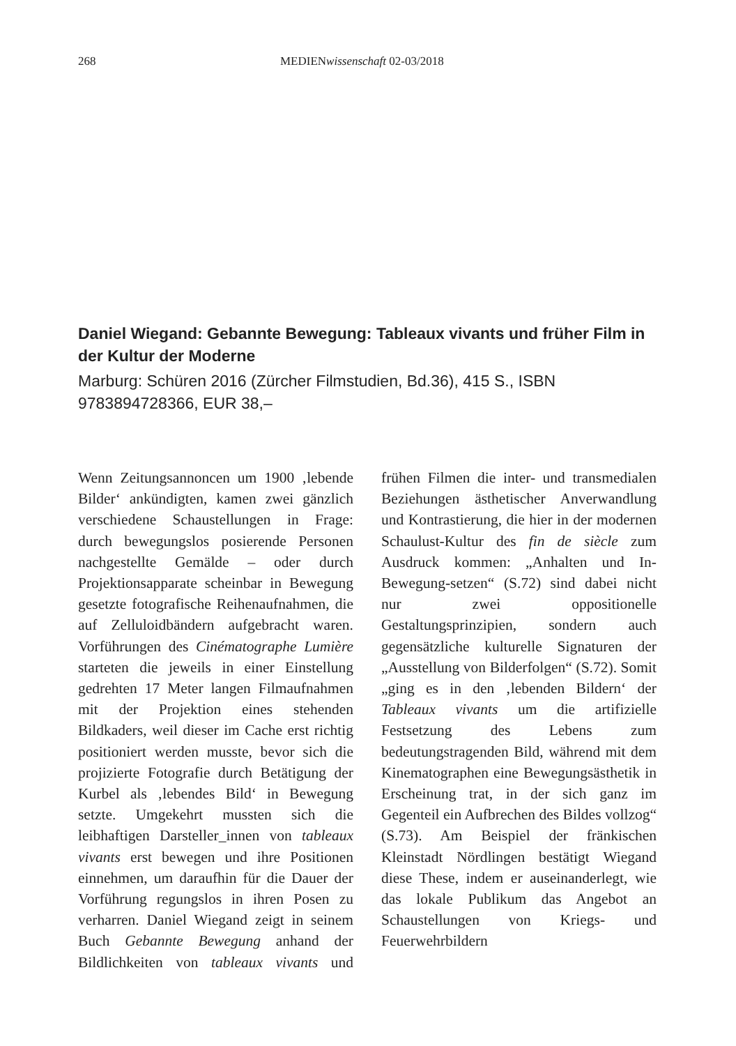268 MEDIENwissenschaft 02-03/2018
Daniel Wiegand: Gebannte Bewegung: Tableaux vivants und früher Film in der Kultur der Moderne
Marburg: Schüren 2016 (Zürcher Filmstudien, Bd.36), 415 S., ISBN 9783894728366, EUR 38,–
Wenn Zeitungsannoncen um 1900 ‚lebende Bilder‘ ankündigten, kamen zwei gänzlich verschiedene Schaustellungen in Frage: durch bewegungslos posierende Personen nachgestellte Gemälde – oder durch Projektionsapparate scheinbar in Bewegung gesetzte fotografische Reihenaufnahmen, die auf Zelluloidbändern aufgebracht waren. Vorführungen des Cinématographe Lumière starteten die jeweils in einer Einstellung gedrehten 17 Meter langen Filmaufnahmen mit der Projektion eines stehenden Bildkaders, weil dieser im Cache erst richtig positioniert werden musste, bevor sich die projizierte Fotografie durch Betätigung der Kurbel als ‚lebendes Bild‘ in Bewegung setzte. Umgekehrt mussten sich die leibhaftigen Darsteller_innen von tableaux vivants erst bewegen und ihre Positionen einnehmen, um daraufhin für die Dauer der Vorführung regungslos in ihren Posen zu verharren. Daniel Wiegand zeigt in seinem Buch Gebannte Bewegung anhand der Bildlichkeiten von tableaux vivants und frühen Filmen die inter- und transmedialen Beziehungen ästhetischer Anverwandlung und Kontrastierung, die hier in der modernen Schaulust-Kultur des fin de siècle zum Ausdruck kommen: „Anhalten und In-Bewegung-setzen“ (S.72) sind dabei nicht nur zwei oppositionelle Gestaltungsprinzipien, sondern auch gegensätzliche kulturelle Signaturen der „Ausstellung von Bilderfolgen“ (S.72). Somit „ging es in den ‚lebenden Bildern‘ der Tableaux vivants um die artifizielle Festsetzung des Lebens zum bedeutungstragenden Bild, während mit dem Kinematographen eine Bewegungsästhetik in Erscheinung trat, in der sich ganz im Gegenteil ein Aufbrechen des Bildes vollzog“ (S.73). Am Beispiel der fränkischen Kleinstadt Nördlingen bestätigt Wiegand diese These, indem er auseinanderlegt, wie das lokale Publikum das Angebot an Schaustellungen von Kriegs- und Feuerwehrbildern